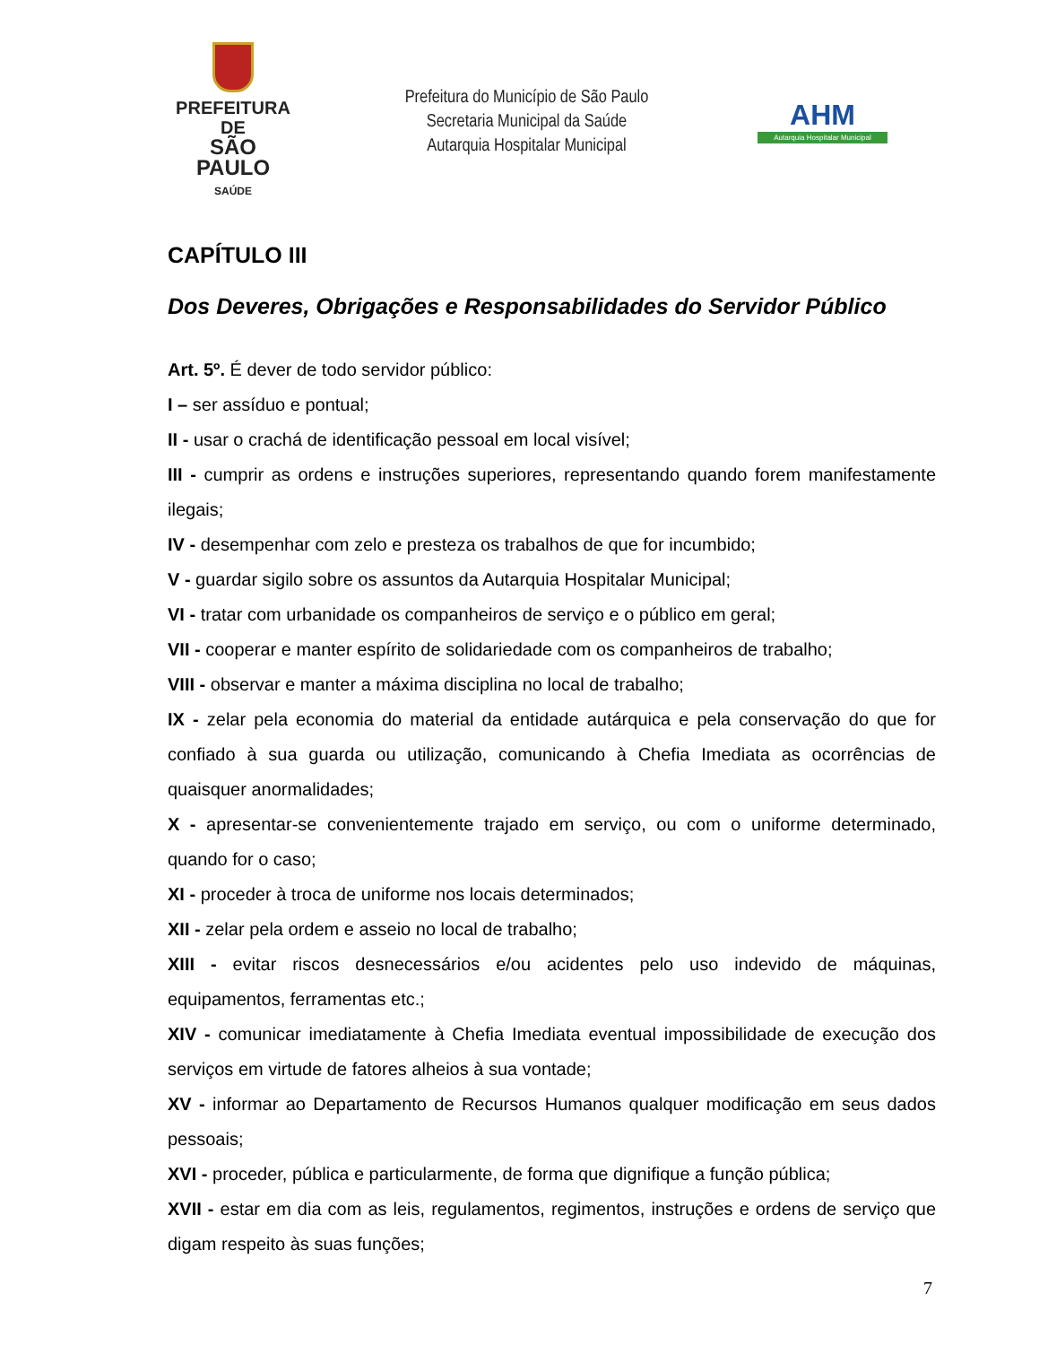PREFEITURA DE
SÃO PAULO
SAÚDE
Prefeitura do Município de São Paulo
Secretaria Municipal da Saúde
Autarquia Hospitalar Municipal
AHM
Autarquia Hospitalar Municipal
CAPÍTULO III
Dos Deveres, Obrigações e Responsabilidades do Servidor Público
Art. 5º. É dever de todo servidor público:
I – ser assíduo e pontual;
II - usar o crachá de identificação pessoal em local visível;
III - cumprir as ordens e instruções superiores, representando quando forem manifestamente ilegais;
IV - desempenhar com zelo e presteza os trabalhos de que for incumbido;
V - guardar sigilo sobre os assuntos da Autarquia Hospitalar Municipal;
VI - tratar com urbanidade os companheiros de serviço e o público em geral;
VII - cooperar e manter espírito de solidariedade com os companheiros de trabalho;
VIII - observar e manter a máxima disciplina no local de trabalho;
IX - zelar pela economia do material da entidade autárquica e pela conservação do que for confiado à sua guarda ou utilização, comunicando à Chefia Imediata as ocorrências de quaisquer anormalidades;
X - apresentar-se convenientemente trajado em serviço, ou com o uniforme determinado, quando for o caso;
XI - proceder à troca de uniforme nos locais determinados;
XII - zelar pela ordem e asseio no local de trabalho;
XIII - evitar riscos desnecessários e/ou acidentes pelo uso indevido de máquinas, equipamentos, ferramentas etc.;
XIV - comunicar imediatamente à Chefia Imediata eventual impossibilidade de execução dos serviços em virtude de fatores alheios à sua vontade;
XV - informar ao Departamento de Recursos Humanos qualquer modificação em seus dados pessoais;
XVI - proceder, pública e particularmente, de forma que dignifique a função pública;
XVII - estar em dia com as leis, regulamentos, regimentos, instruções e ordens de serviço que digam respeito às suas funções;
7